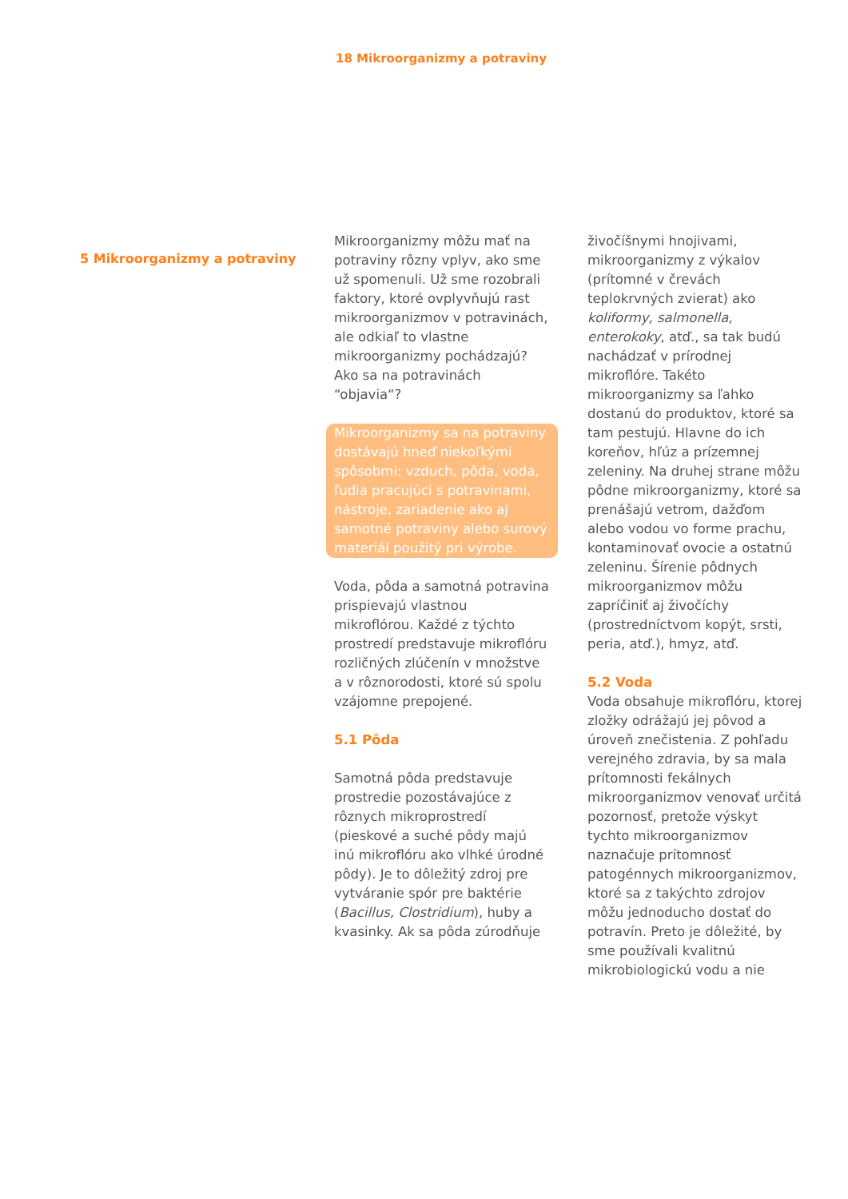18 Mikroorganizmy a potraviny
5 Mikroorganizmy a potraviny
Mikroorganizmy môžu mať na potraviny rôzny vplyv, ako sme už spomenuli. Už sme rozobrali faktory, ktoré ovplyvňujú rast mikroorganizmov v potravinách, ale odkiaľ to vlastne mikroorganizmy pochádzajú? Ako sa na potravinách “objavia“?
Mikroorganizmy sa na potraviny dostávajú hneď niekoľkými spôsobmi: vzduch, pôda, voda, ľudia pracujúci s potravinami, nástroje, zariadenie ako aj samotné potraviny alebo surový materiál použitý pri výrobe.
Voda, pôda a samotná potravina prispievajú vlastnou mikroflórou. Každé z týchto prostredí predstavuje mikroflóru rozličných zlúčenín v množstve a v rôznorodosti, ktoré sú spolu vzájomne prepojené.
5.1 Pôda
Samotná pôda predstavuje prostredie pozostávajúce z rôznych mikroprostredí (pieskové a suché pôdy majú inú mikroflóru ako vlhké úrodné pôdy). Je to dôležitý zdroj pre vytváranie spór pre baktérie (Bacillus, Clostridium), huby a kvasinky. Ak sa pôda zúrodňuje
živočíšnymi hnojivami, mikroorganizmy z výkalov (prítomné v črevách teplokrvných zvierat) ako koliformy, salmonella, enterokoky, atď., sa tak budú nachádzať v prírodnej mikroflóre. Takéto mikroorganizmy sa ľahko dostanú do produktov, ktoré sa tam pestujú. Hlavne do ich koreňov, hľúz a prízemnej zeleniny. Na druhej strane môžu pôdne mikroorganizmy, ktoré sa prenášajú vetrom, dažďom alebo vodou vo forme prachu, kontaminovať ovocie a ostatnú zeleninu. Šírenie pôdnych mikroorganizmov môžu zapríčiniť aj živočíchy (prostredníctvom kopýt, srsti, peria, atď.), hmyz, atď.
5.2 Voda
Voda obsahuje mikroflóru, ktorej zložky odrážajú jej pôvod a úroveň znečistenia. Z pohľadu verejného zdravia, by sa mala prítomnosti fekálnych mikroorganizmov venovať určitá pozornosť, pretože výskyt tychto mikroorganizmov naznačuje prítomnosť patogénnych mikroorganizmov, ktoré sa z takýchto zdrojov môžu jednoducho dostať do potravín. Preto je dôležité, by sme používali kvalitnú mikrobiologickú vodu a nie